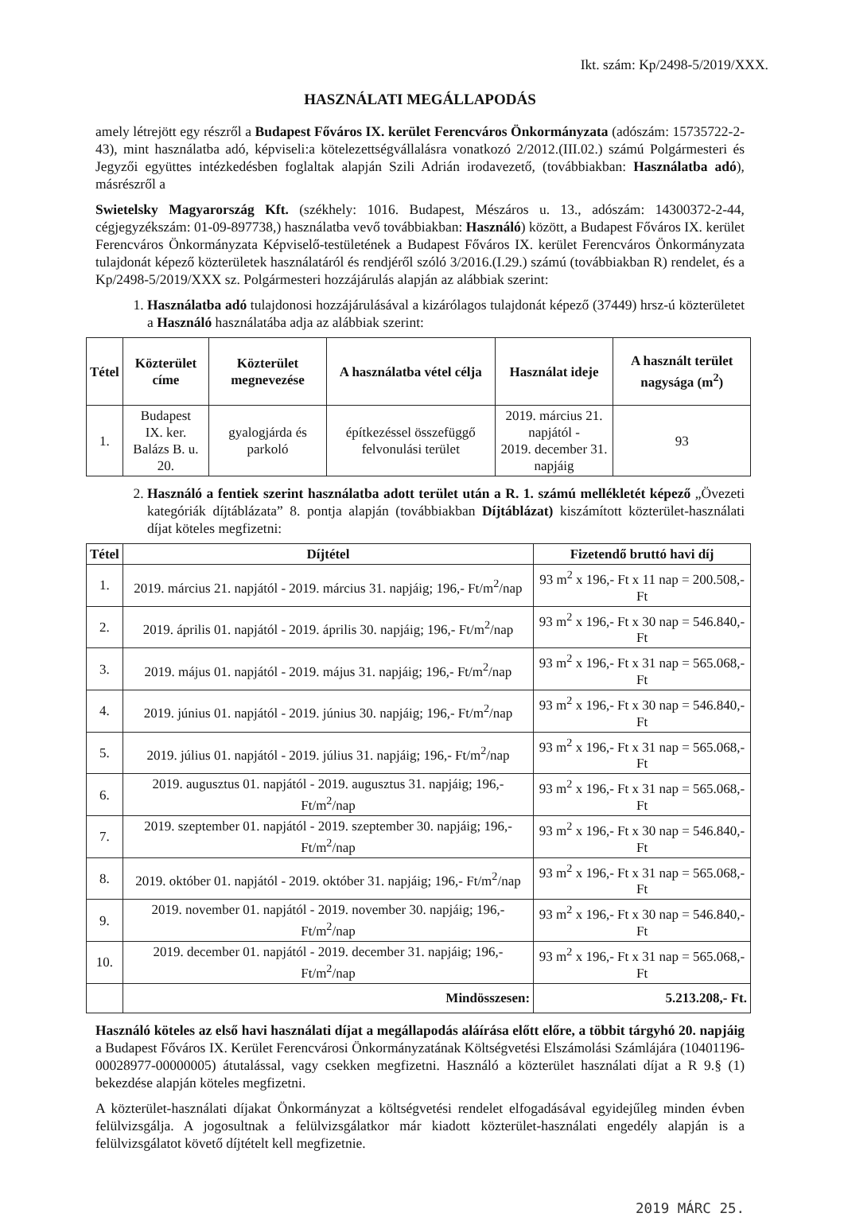Ikt. szám: Kp/2498-5/2019/XXX.
HASZNÁLATI MEGÁLLAPODÁS
amely létrejött egy részről a Budapest Főváros IX. kerület Ferencváros Önkormányzata (adószám: 15735722-2-43), mint használatba adó, képviseli:a kötelezettségvállalásra vonatkozó 2/2012.(III.02.) számú Polgármesteri és Jegyzői együttes intézkedésben foglaltak alapján Szili Adrián irodavezető, (továbbiakban: Használatba adó), másrészről a
Swietelsky Magyarország Kft. (székhely: 1016. Budapest, Mészáros u. 13., adószám: 14300372-2-44, cégjegyzékszám: 01-09-897738,) használatba vevő továbbiakban: Használó) között, a Budapest Főváros IX. kerület Ferencváros Önkormányzata Képviselő-testületének a Budapest Főváros IX. kerület Ferencváros Önkormányzata tulajdonát képező közterületek használatáról és rendjéről szóló 3/2016.(I.29.) számú (továbbiakban R) rendelet, és a Kp/2498-5/2019/XXX sz. Polgármesteri hozzájárulás alapján az alábbiak szerint:
1. Használatba adó tulajdonosi hozzájárulásával a kizárólagos tulajdonát képező (37449) hrsz-ú közterületet a Használó használatába adja az alábbiak szerint:
| Tétel | Közterület címe | Közterület megnevezése | A használatba vétel célja | Használat ideje | A használt terület nagysága (m<sup>2</sup>) |
| --- | --- | --- | --- | --- | --- |
| 1. | Budapest IX. ker. Balázs B. u. 20. | gyalogjárda és parkoló | építkezéssel összefüggő felvonulási terület | 2019. március 21. napjától - 2019. december 31. napjáig | 93 |
2. Használó a fentiek szerint használatba adott terület után a R. 1. számú mellékletét képező „Övezeti kategóriák díjtáblázata” 8. pontja alapján (továbbiakban Díjtáblázat) kiszámított közterület-használati díjat köteles megfizetni:
| Tétel | Díjtétel | Fizetendő bruttó havi díj |
| --- | --- | --- |
| 1. | 2019. március 21. napjától - 2019. március 31. napjáig; 196,- Ft/m<sup>2</sup>/nap | 93 m<sup>2</sup> x 196,- Ft x 11 nap = 200.508,- Ft |
| 2. | 2019. április 01. napjától - 2019. április 30. napjáig; 196,- Ft/m<sup>2</sup>/nap | 93 m<sup>2</sup> x 196,- Ft x 30 nap = 546.840,- Ft |
| 3. | 2019. május 01. napjától - 2019. május 31. napjáig; 196,- Ft/m<sup>2</sup>/nap | 93 m<sup>2</sup> x 196,- Ft x 31 nap = 565.068,- Ft |
| 4. | 2019. június 01. napjától - 2019. június 30. napjáig; 196,- Ft/m<sup>2</sup>/nap | 93 m<sup>2</sup> x 196,- Ft x 30 nap = 546.840,- Ft |
| 5. | 2019. július 01. napjától - 2019. július 31. napjáig; 196,- Ft/m<sup>2</sup>/nap | 93 m<sup>2</sup> x 196,- Ft x 31 nap = 565.068,- Ft |
| 6. | 2019. augusztus 01. napjától - 2019. augusztus 31. napjáig; 196,- Ft/m<sup>2</sup>/nap | 93 m<sup>2</sup> x 196,- Ft x 31 nap = 565.068,- Ft |
| 7. | 2019. szeptember 01. napjától - 2019. szeptember 30. napjáig; 196,- Ft/m<sup>2</sup>/nap | 93 m<sup>2</sup> x 196,- Ft x 30 nap = 546.840,- Ft |
| 8. | 2019. október 01. napjától - 2019. október 31. napjáig; 196,- Ft/m<sup>2</sup>/nap | 93 m<sup>2</sup> x 196,- Ft x 31 nap = 565.068,- Ft |
| 9. | 2019. november 01. napjától - 2019. november 30. napjáig; 196,- Ft/m<sup>2</sup>/nap | 93 m<sup>2</sup> x 196,- Ft x 30 nap = 546.840,- Ft |
| 10. | 2019. december 01. napjától - 2019. december 31. napjáig; 196,- Ft/m<sup>2</sup>/nap | 93 m<sup>2</sup> x 196,- Ft x 31 nap = 565.068,- Ft |
| | Mindösszesen: | 5.213.208,- Ft. |
Használó köteles az első havi használati díjat a megállapodás aláírása előtt előre, a többit tárgyhó 20. napjáig a Budapest Főváros IX. Kerület Ferencvárosi Önkormányzatának Költségvetési Elszámolási Számlájára (10401196-00028977-00000005) átutalással, vagy csekken megfizetni. Használó a közterület használati díjat a R 9.§ (1) bekezdése alapján köteles megfizetni.
A közterület-használati díjakat Önkormányzat a költségvetési rendelet elfogadásával egyidejűleg minden évben felülvizsgálja. A jogosultnak a felülvizsgálatkor már kiadott közterület-használati engedély alapján is a felülvizsgálatot követő díjtételt kell megfizetnie.
2019 MÁRC 25.